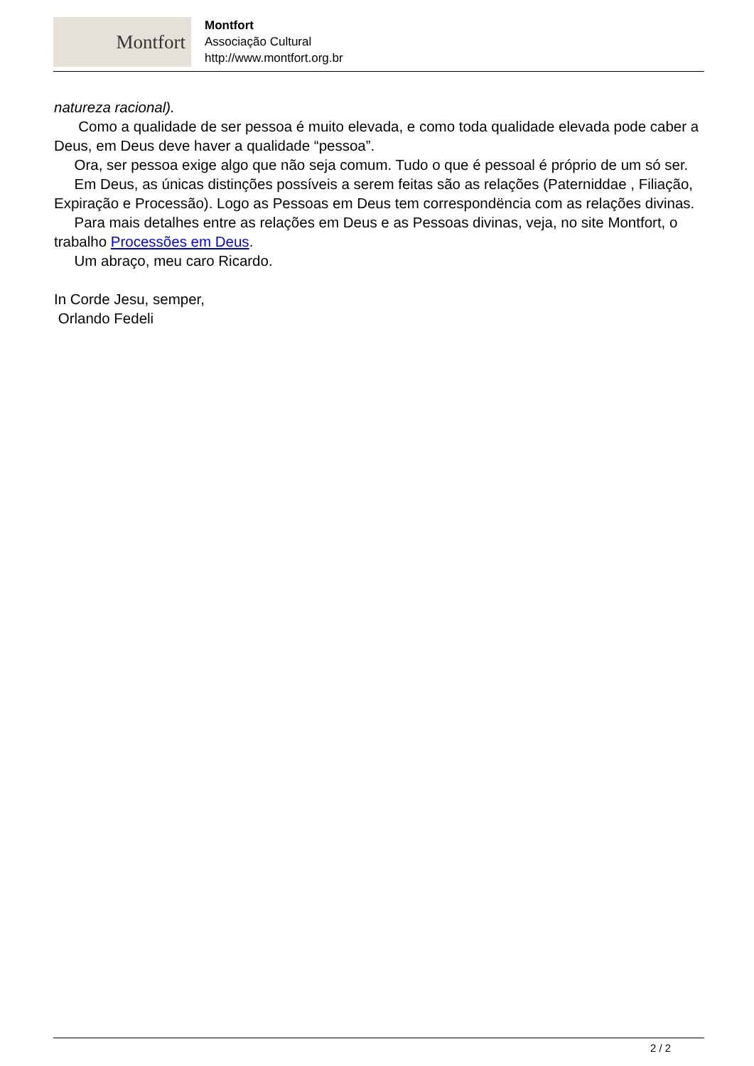Montfort
Montfort
Associação Cultural
http://www.montfort.org.br
natureza racional).
Como a qualidade de ser pessoa é muito elevada, e como toda qualidade elevada pode caber a Deus, em Deus deve haver a qualidade “pessoa”.
Ora, ser pessoa exige algo que não seja comum. Tudo o que é pessoal é próprio de um só ser.
Em Deus, as únicas distinções possíveis a serem feitas são as relações (Paterniddae , Filiação, Expiração e Processão). Logo as Pessoas em Deus tem correspondëncia com as relações divinas.
Para mais detalhes entre as relações em Deus e as Pessoas divinas, veja, no site Montfort, o trabalho Processões em Deus.
Um abraço, meu caro Ricardo.
In Corde Jesu, semper,
Orlando Fedeli
2 / 2